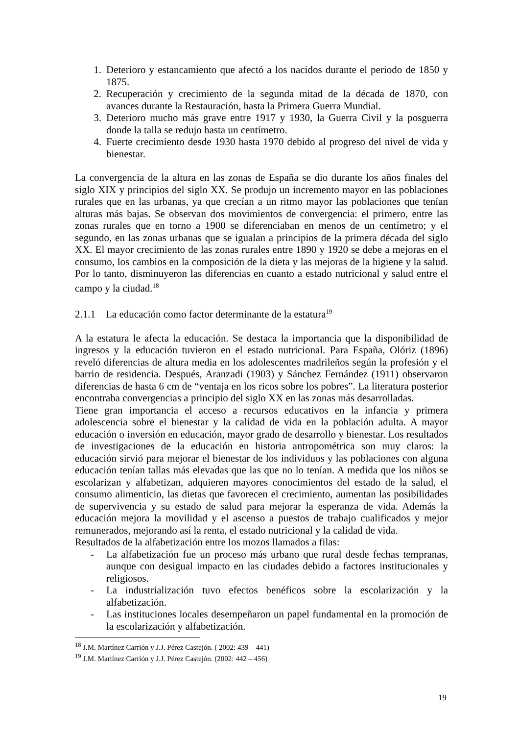1. Deterioro y estancamiento que afectó a los nacidos durante el periodo de 1850 y 1875.
2. Recuperación y crecimiento de la segunda mitad de la década de 1870, con avances durante la Restauración, hasta la Primera Guerra Mundial.
3. Deterioro mucho más grave entre 1917 y 1930, la Guerra Civil y la posguerra donde la talla se redujo hasta un centímetro.
4. Fuerte crecimiento desde 1930 hasta 1970 debido al progreso del nivel de vida y bienestar.
La convergencia de la altura en las zonas de España se dio durante los años finales del siglo XIX y principios del siglo XX. Se produjo un incremento mayor en las poblaciones rurales que en las urbanas, ya que crecían a un ritmo mayor las poblaciones que tenían alturas más bajas. Se observan dos movimientos de convergencia: el primero, entre las zonas rurales que en torno a 1900 se diferenciaban en menos de un centímetro; y el segundo, en las zonas urbanas que se igualan a principios de la primera década del siglo XX. El mayor crecimiento de las zonas rurales entre 1890 y 1920 se debe a mejoras en el consumo, los cambios en la composición de la dieta y las mejoras de la higiene y la salud. Por lo tanto, disminuyeron las diferencias en cuanto a estado nutricional y salud entre el campo y la ciudad.<sup>18</sup>
2.1.1 La educación como factor determinante de la estatura<sup>19</sup>
A la estatura le afecta la educación. Se destaca la importancia que la disponibilidad de ingresos y la educación tuvieron en el estado nutricional. Para España, Olóriz (1896) reveló diferencias de altura media en los adolescentes madrileños según la profesión y el barrio de residencia. Después, Aranzadi (1903) y Sánchez Fernández (1911) observaron diferencias de hasta 6 cm de “ventaja en los ricos sobre los pobres”. La literatura posterior encontraba convergencias a principio del siglo XX en las zonas más desarrolladas.
Tiene gran importancia el acceso a recursos educativos en la infancia y primera adolescencia sobre el bienestar y la calidad de vida en la población adulta. A mayor educación o inversión en educación, mayor grado de desarrollo y bienestar. Los resultados de investigaciones de la educación en historia antropométrica son muy claros: la educación sirvió para mejorar el bienestar de los individuos y las poblaciones con alguna educación tenían tallas más elevadas que las que no lo tenían. A medida que los niños se escolarizan y alfabetizan, adquieren mayores conocimientos del estado de la salud, el consumo alimenticio, las dietas que favorecen el crecimiento, aumentan las posibilidades de supervivencia y su estado de salud para mejorar la esperanza de vida. Además la educación mejora la movilidad y el ascenso a puestos de trabajo cualificados y mejor remunerados, mejorando así la renta, el estado nutricional y la calidad de vida.
Resultados de la alfabetización entre los mozos llamados a filas:
- La alfabetización fue un proceso más urbano que rural desde fechas tempranas, aunque con desigual impacto en las ciudades debido a factores institucionales y religiosos.
- La industrialización tuvo efectos benéficos sobre la escolarización y la alfabetización.
- Las instituciones locales desempeñaron un papel fundamental en la promoción de la escolarización y alfabetización.
<sup>18</sup> J.M. Martínez Carrión y J.J. Pérez Castejón. ( 2002: 439 – 441)
<sup>19</sup> J.M. Martínez Carrión y J.J. Pérez Castejón. (2002: 442 – 456)
19